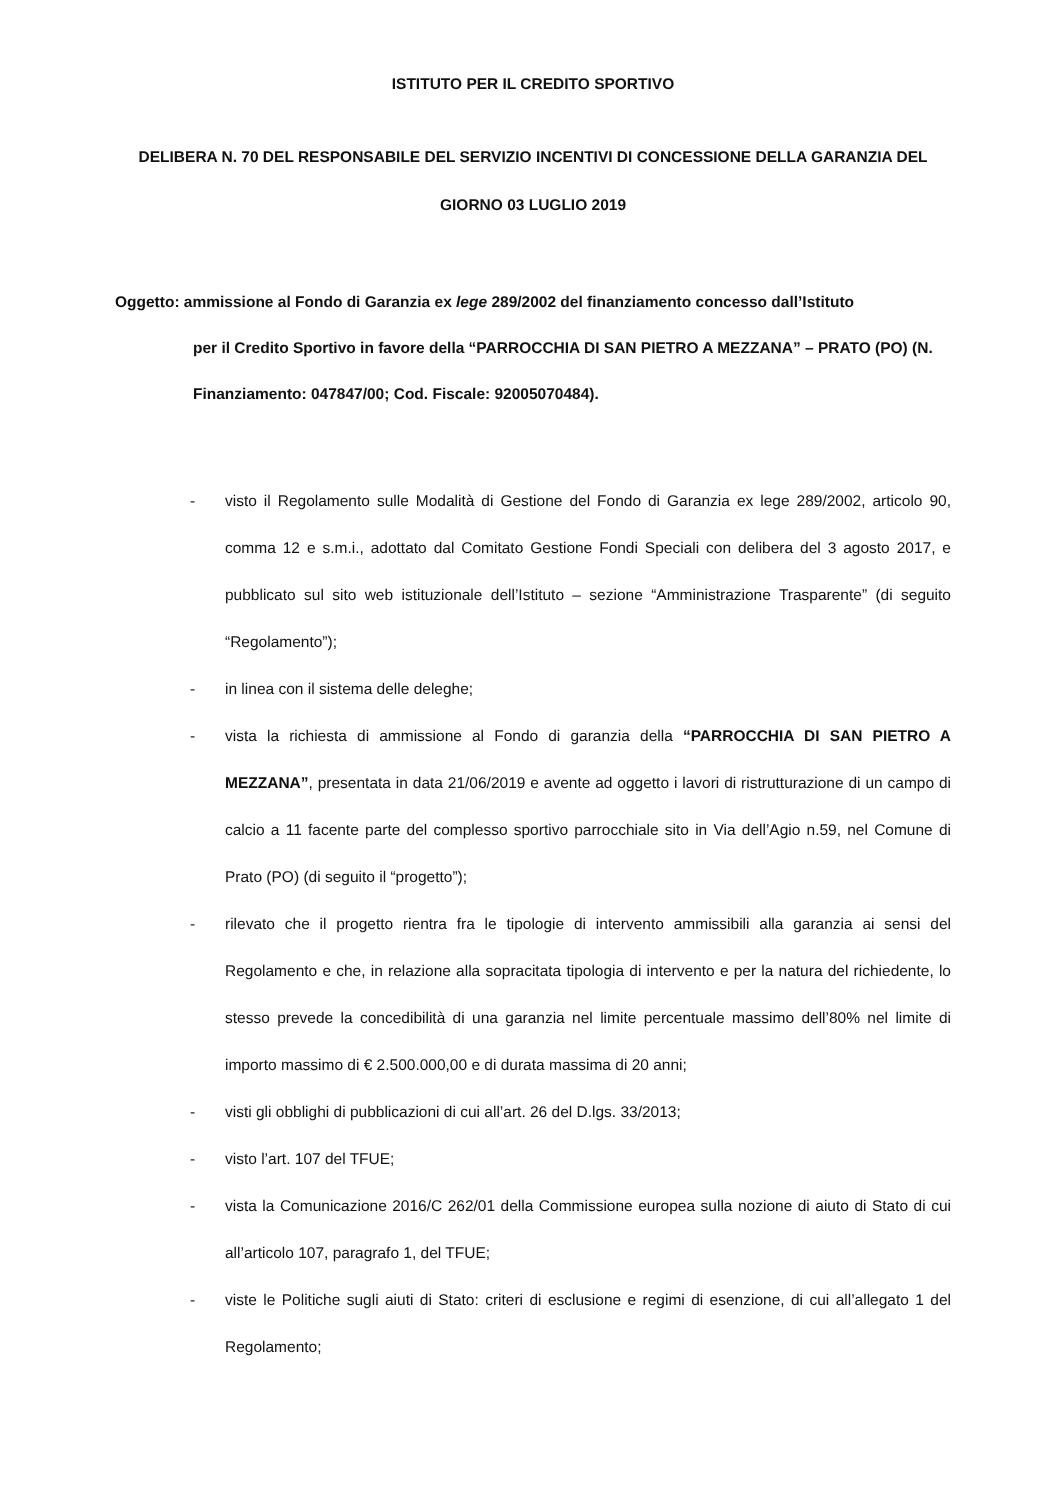ISTITUTO PER IL CREDITO SPORTIVO
DELIBERA N. 70 DEL RESPONSABILE DEL SERVIZIO INCENTIVI DI CONCESSIONE DELLA GARANZIA DEL
GIORNO 03 LUGLIO 2019
Oggetto: ammissione al Fondo di Garanzia ex lege 289/2002 del finanziamento concesso dall’Istituto
per il Credito Sportivo in favore della “PARROCCHIA DI SAN PIETRO A MEZZANA” – PRATO (PO) (N. Finanziamento: 047847/00; Cod. Fiscale: 92005070484).
- visto il Regolamento sulle Modalità di Gestione del Fondo di Garanzia ex lege 289/2002, articolo 90, comma 12 e s.m.i., adottato dal Comitato Gestione Fondi Speciali con delibera del 3 agosto 2017, e pubblicato sul sito web istituzionale dell’Istituto – sezione “Amministrazione Trasparente” (di seguito “Regolamento”);
- in linea con il sistema delle deleghe;
- vista la richiesta di ammissione al Fondo di garanzia della “PARROCCHIA DI SAN PIETRO A MEZZANA”, presentata in data 21/06/2019 e avente ad oggetto i lavori di ristrutturazione di un campo di calcio a 11 facente parte del complesso sportivo parrocchiale sito in Via dell’Agio n.59, nel Comune di Prato (PO) (di seguito il “progetto”);
- rilevato che il progetto rientra fra le tipologie di intervento ammissibili alla garanzia ai sensi del Regolamento e che, in relazione alla sopracitata tipologia di intervento e per la natura del richiedente, lo stesso prevede la concedibilità di una garanzia nel limite percentuale massimo dell’80% nel limite di importo massimo di € 2.500.000,00 e di durata massima di 20 anni;
- visti gli obblighi di pubblicazioni di cui all’art. 26 del D.lgs. 33/2013;
- visto l’art. 107 del TFUE;
- vista la Comunicazione 2016/C 262/01 della Commissione europea sulla nozione di aiuto di Stato di cui all’articolo 107, paragrafo 1, del TFUE;
- viste le Politiche sugli aiuti di Stato: criteri di esclusione e regimi di esenzione, di cui all’allegato 1 del Regolamento;